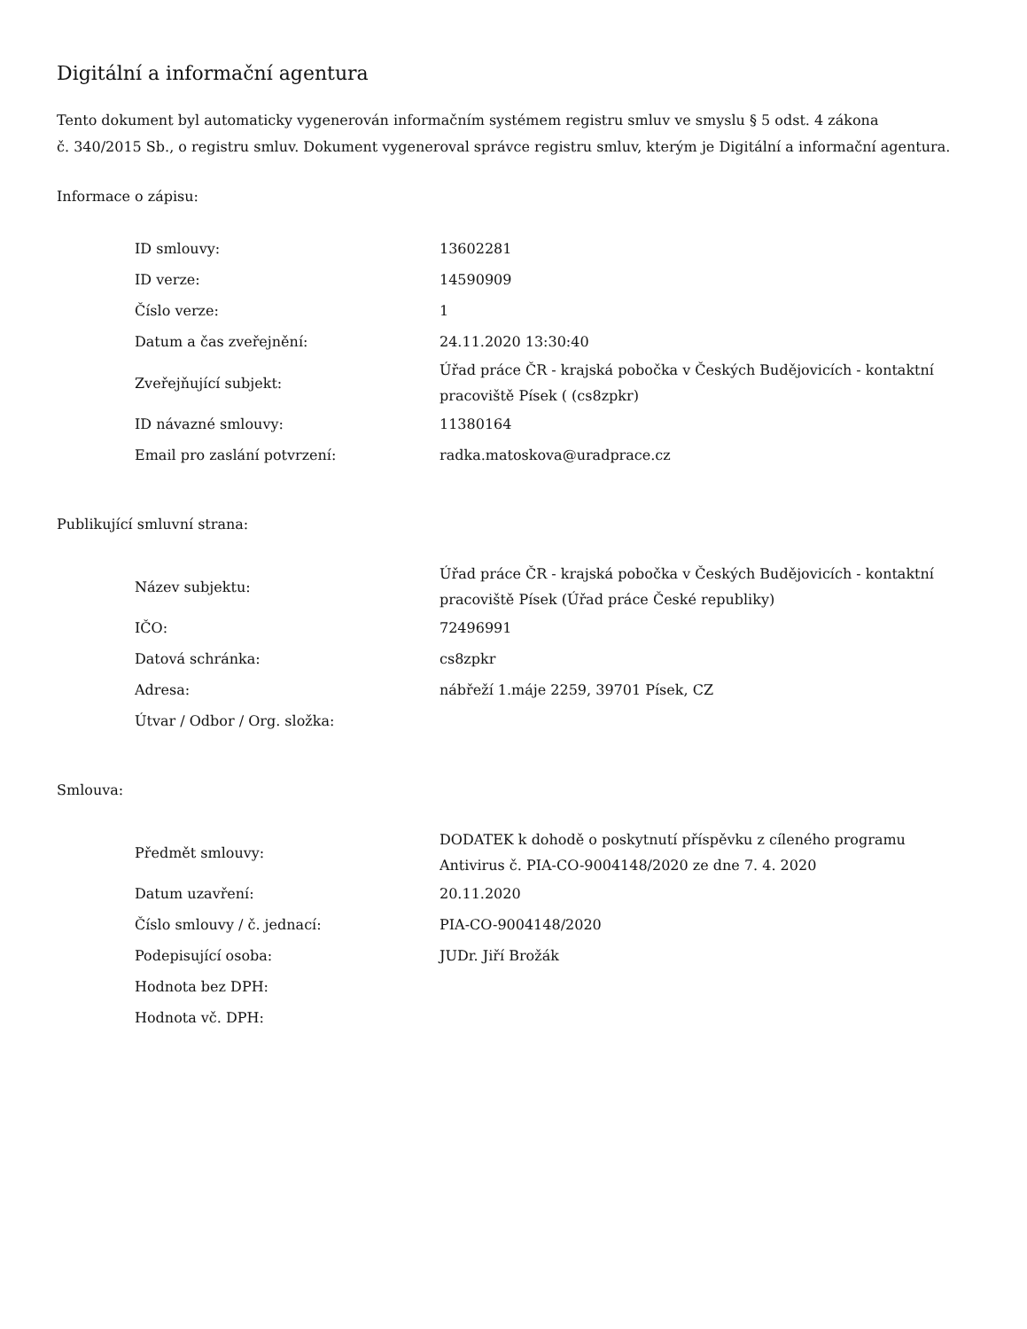Digitální a informační agentura
Tento dokument byl automaticky vygenerován informačním systémem registru smluv ve smyslu § 5 odst. 4 zákona
č. 340/2015 Sb., o registru smluv. Dokument vygeneroval správce registru smluv, kterým je Digitální a informační agentura.
Informace o zápisu:
| ID smlouvy: | 13602281 |
| ID verze: | 14590909 |
| Číslo verze: | 1 |
| Datum a čas zveřejnění: | 24.11.2020 13:30:40 |
| Zveřejňující subjekt: | Úřad práce ČR - krajská pobočka v Českých Budějovicích - kontaktní pracoviště Písek ( (cs8zpkr) |
| ID návazné smlouvy: | 11380164 |
| Email pro zaslání potvrzení: | radka.matoskova@uradprace.cz |
Publikující smluvní strana:
| Název subjektu: | Úřad práce ČR - krajská pobočka v Českých Budějovicích - kontaktní pracoviště Písek (Úřad práce České republiky) |
| IČO: | 72496991 |
| Datová schránka: | cs8zpkr |
| Adresa: | nábřeží 1.máje 2259, 39701 Písek, CZ |
| Útvar / Odbor / Org. složka: | |
Smlouva:
| Předmět smlouvy: | DODATEK k dohodě o poskytnutí příspěvku z cíleného programu Antivirus č. PIA-CO-9004148/2020 ze dne 7. 4. 2020 |
| Datum uzavření: | 20.11.2020 |
| Číslo smlouvy / č. jednací: | PIA-CO-9004148/2020 |
| Podepisující osoba: | JUDr. Jiří Brožák |
| Hodnota bez DPH: | |
| Hodnota vč. DPH: | |